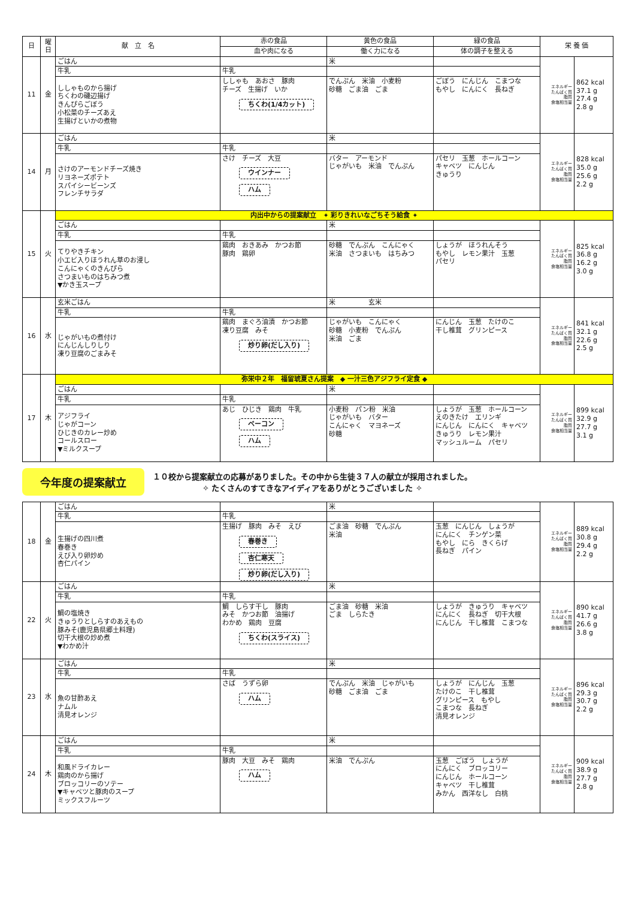| 日 | 曜日 | 献 立 名 | 赤の食品 | 黄色の食品 | 緑の食品 | 栄 養 価 | |
| --- | --- | --- | --- | --- | --- | --- | --- |
| | | | 血や肉になる | 働く力になる | 体の調子を整える | | |
| 11 | 金 | ごはん | | 米 | | エネルギー たんぱく質 脂質 食塩相当量 | 862 kcal 37.1 g 27.4 g 2.8 g |
| | | 牛乳 | 牛乳 | | | | |
| | | ししゃものから揚げ ちくわの磯辺揚げ きんぴらごぼう 小松菜のチーズあえ 生揚げといかの煮物 | ししゃも あおさ 豚肉 チーズ 生揚げ いか ちくわ(1/4カット) | でんぷん 米油 小麦粉 砂糖 ごま油 ごま | ごぼう にんじん こまつな もやし にんにく 長ねぎ | | |
| 14 | 月 | ごはん | | 米 | | エネルギー たんぱく質 脂質 食塩相当量 | 828 kcal 35.0 g 25.6 g 2.2 g |
| | | 牛乳 | 牛乳 | | | | |
| | | さけのアーモンドチーズ焼き リヨネーズポテト スパイシービーンズ フレンチサラダ | さけ チーズ 大豆 ウインナー ハム | バター アーモンド じゃがいも 米油 でんぷん | パセリ 玉葱 ホールコーン キャベツ にんじん きゅうり | | |
| 15 | 火 | 内出中からの提案献立 ✦ 彩りきれいなごちそう給食 ✦ | | | | | |
| | | ごはん | | 米 | | エネルギー たんぱく質 脂質 食塩相当量 | 825 kcal 36.8 g 16.2 g 3.0 g |
| | | 牛乳 | 牛乳 | | | | |
| | | てりやきチキン 小エビ入りほうれん草のお浸し こんにゃくのきんぴら さつまいものはちみつ煮 ▼かき玉スープ | 鶏肉 おきあみ かつお節 豚肉 鶏卵 | 砂糖 でんぷん こんにゃく 米油 さつまいも はちみつ | しょうが ほうれんそう もやし レモン果汁 玉葱 パセリ | | |
| 16 | 水 | 玄米ごはん | | 米 玄米 | | エネルギー たんぱく質 脂質 食塩相当量 | 841 kcal 32.1 g 22.6 g 2.5 g |
| | | 牛乳 | 牛乳 | | | | |
| | | じゃがいもの煮付け にんじんしりしり 凍り豆腐のごまみそ | 鶏肉 まぐろ油漬 かつお節 凍り豆腐 みそ 炒り卵(だし入り) | じゃがいも こんにゃく 砂糖 小麦粉 でんぷん 米油 ごま | にんじん 玉葱 たけのこ 干し椎茸 グリンピース | | |
| 17 | 木 | 弥栄中２年 福留琥夏さん提案 ◆ 一汁三色アジフライ定食 ◆ | | | | | |
| | | ごはん | | 米 | | エネルギー たんぱく質 脂質 食塩相当量 | 899 kcal 32.9 g 27.7 g 3.1 g |
| | | 牛乳 | 牛乳 | | | | |
| | | アジフライ じゃがコーン ひじきのカレー炒め コールスロー ▼ミルクスープ | あじ ひじき 鶏肉 牛乳 ベーコン ハム | 小麦粉 パン粉 米油 じゃがいも バター こんにゃく マヨネーズ 砂糖 | しょうが 玉葱 ホールコーン えのきたけ エリンギ にんじん にんにく キャベツ きゅうり レモン果汁 マッシュルーム パセリ | | |
今年度の提案献立
１０校から提案献立の応募がありました。その中から生徒３７人の献立が採用されました。
✧ たくさんのすてきなアイディアをありがとうございました ✧
| 18 | 金 | ごはん | | 米 | | エネルギー たんぱく質 脂質 食塩相当量 | 889 kcal 30.8 g 29.4 g 2.2 g |
| | | 牛乳 | 牛乳 | | | | |
| | | 生揚げの四川煮 春巻き えび入り卵炒め 杏仁パイン | 生揚げ 豚肉 みそ えび 春巻き 杏仁寒天 炒り卵(だし入り) | ごま油 砂糖 でんぷん 米油 | 玉葱 にんじん しょうが にんにく チンゲン菜 もやし にら きくらげ 長ねぎ パイン | | |
| 22 | 火 | ごはん | | 米 | | エネルギー たんぱく質 脂質 食塩相当量 | 890 kcal 41.7 g 26.6 g 3.8 g |
| | | 牛乳 | 牛乳 | | | | |
| | | 鯛の塩焼き きゅうりとしらすのあえもの 豚みそ(鹿児島県郷土料理) 切干大根の炒め煮 ▼わかめ汁 | 鯛 しらす干し 豚肉 みそ かつお節 油揚げ わかめ 鶏肉 豆腐 ちくわ(スライス) | ごま油 砂糖 米油 ごま しらたき | しょうが きゅうり キャベツ にんにく 長ねぎ 切干大根 にんじん 干し椎茸 こまつな | | |
| 23 | 水 | ごはん | | 米 | | エネルギー たんぱく質 脂質 食塩相当量 | 896 kcal 29.3 g 30.7 g 2.2 g |
| | | 牛乳 | 牛乳 | | | | |
| | | 魚の甘酢あえ ナムル 清見オレンジ | さば うずら卵 ハム | でんぷん 米油 じゃがいも 砂糖 ごま油 ごま | しょうが にんじん 玉葱 たけのこ 干し椎茸 グリンピース もやし こまつな 長ねぎ 清見オレンジ | | |
| 24 | 木 | ごはん | | 米 | | エネルギー たんぱく質 脂質 食塩相当量 | 909 kcal 38.9 g 27.7 g 2.8 g |
| | | 牛乳 | 牛乳 | | | | |
| | | 和風ドライカレー 鶏肉のから揚げ ブロッコリーのソテー ▼キャベツと豚肉のスープ ミックスフルーツ | 豚肉 大豆 みそ 鶏肉 ハム | 米油 でんぷん | 玉葱 ごぼう しょうが にんにく ブロッコリー にんじん ホールコーン キャベツ 干し椎茸 みかん 西洋なし 白桃 | | |